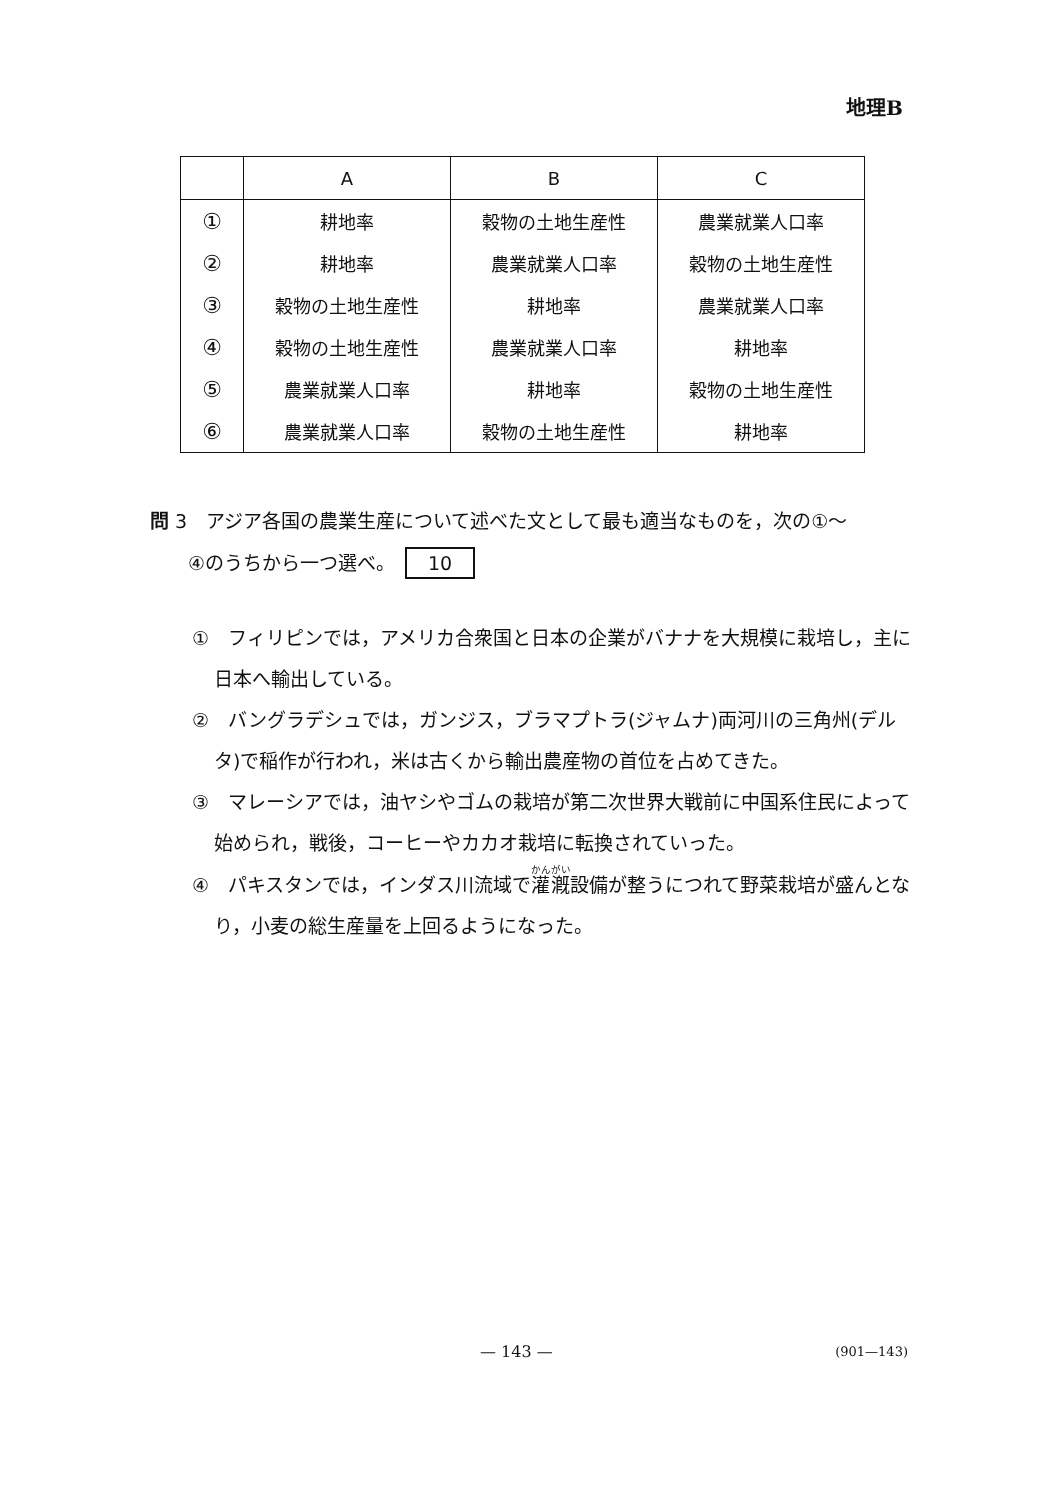地理B
| | A | B | C |
| --- | --- | --- | --- |
| ① | 耕地率 | 穀物の土地生産性 | 農業就業人口率 |
| ② | 耕地率 | 農業就業人口率 | 穀物の土地生産性 |
| ③ | 穀物の土地生産性 | 耕地率 | 農業就業人口率 |
| ④ | 穀物の土地生産性 | 農業就業人口率 | 耕地率 |
| ⑤ | 農業就業人口率 | 耕地率 | 穀物の土地生産性 |
| ⑥ | 農業就業人口率 | 穀物の土地生産性 | 耕地率 |
問 3　アジア各国の農業生産について述べた文として最も適当なものを，次の①～
　　④のうちから一つ選べ。 10
①　フィリピンでは，アメリカ合衆国と日本の企業がバナナを大規模に栽培し，主に日本へ輸出している。
②　バングラデシュでは，ガンジス，ブラマプトラ(ジャムナ)両河川の三角州(デルタ)で稲作が行われ，米は古くから輸出農産物の首位を占めてきた。
③　マレーシアでは，油ヤシやゴムの栽培が第二次世界大戦前に中国系住民によって始められ，戦後，コーヒーやカカオ栽培に転換されていった。
④　パキスタンでは，インダス川流域で灌漑設備が整うにつれて野菜栽培が盛んとなり，小麦の総生産量を上回るようになった。
— 143 — (901—143)